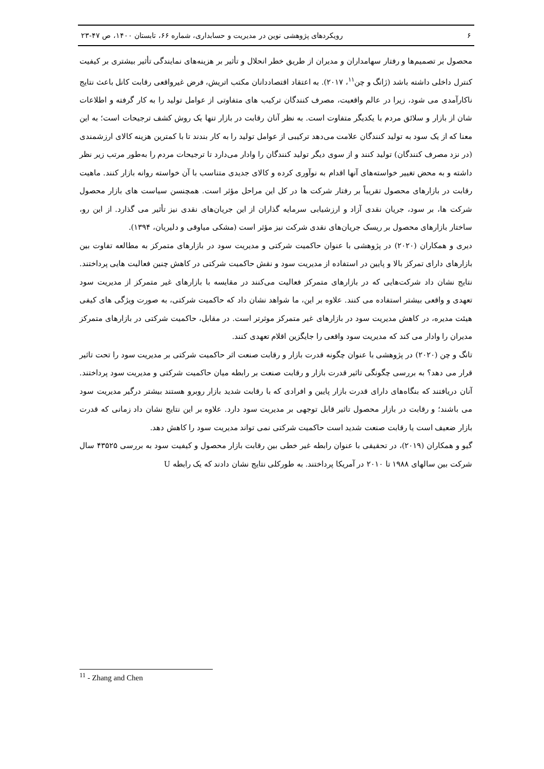۶ رویکردهای پژوهشی نوین در مدیریت و حسابداری، شماره ۶۶، تابستان ۱۴۰۰، ص ۴۷-۲۳
محصول بر تصمیم‌ها و رفتار سهامداران و مدیران از طریق خطر انحلال و تأثیر بر هزینه‌های نمایندگی تأثیر بیشتری بر کیفیت کنترل داخلی داشته باشد (ژانگ و چن<sup>۱۱</sup>، ۲۰۱۷). به اعتقاد اقتصاددانان مکتب اتریش، فرض غیرواقعی رقابت کانل باعث نتایج ناکارآمدی می شود، زیرا در عالم واقعیت، مصرف کنندگان ترکیب های متفاوتی از عوامل تولید را به کار گرفته و اطلاعات شان از بازار و سلائق مردم با یکدیگر متفاوت است. به نظر آنان رقابت در بازار تنها یک روش کشف ترجیحات است؛ به این معنا که از یک سود به تولید کنندگان علامت می‌دهد ترکیبی از عوامل تولید را به کار بندند تا با کمترین هزینه کالای ارزشمندی (در نزد مصرف کنندگان) تولید کنند و از سوی دیگر تولید کنندگان را وادار می‌دارد تا ترجیحات مردم را به‌طور مرتب زیر نظر داشته و به محض تغییر خواسته‌های آنها اقدام به نوآوری کرده و کالای جدیدی متناسب با آن خواسته روانه بازار کنند. ماهیت رقابت در بازارهای محصول تقریباً بر رفتار شرکت ها در کل این مراحل مؤثر است. همچنسن سیاست های بازار محصول شرکت ها، بر سود، جریان نقدی آزاد و ارزشیابی سرمایه گذاران از این جریان‌های نقدی نیز تأثیر می گذارد. از این رو، ساختار بازارهای محصول بر ریسک جریان‌های نقدی شرکت نیز مؤثر است (مشکی میاوقی و دلیریان، ۱۳۹۴).
دیری و همکاران (۲۰۲۰) در پژوهشی با عنوان حاکمیت شرکتی و مدیریت سود در بازارهای متمرکز به مطالعه تفاوت بین بازارهای دارای تمرکز بالا و پایین در استفاده از مدیریت سود و نقش حاکمیت شرکتی در کاهش چنین فعالیت هایی پرداختند. نتایج نشان داد شرکت‌هایی که در بازارهای متمرکز فعالیت می‌کنند در مقایسه با بازارهای غیر متمرکز از مدیریت سود تعهدی و واقعی بیشتر استفاده می کنند. علاوه بر این، ما شواهد نشان داد که حاکمیت شرکتی، به صورت ویژگی های کیفی هیئت مدیره، در کاهش مدیریت سود در بازارهای غیر متمرکز موثرتر است. در مقابل، حاکمیت شرکتی در بازارهای متمرکز مدیران را وادار می کند که مدیریت سود واقعی را جایگزین اقلام تعهدی کنند.
تانگ و چن (۲۰۲۰) در پژوهشی با عنوان چگونه قدرت بازار و رقابت صنعت اثر حاکمیت شرکتی بر مدیریت سود را تحت تاثیر قرار می دهد؟ به بررسی چگونگی تاثیر قدرت بازار و رقابت صنعت بر رابطه میان حاکمیت شرکتی و مدیریت سود پرداختند. آنان دریافتند که بنگاه‌های دارای قدرت بازار پایین و افرادی که با رقابت شدید بازار روبرو هستند بیشتر درگیر مدیریت سود می باشند؛ و رقابت در بازار محصول تاثیر قابل توجهی بر مدیریت سود دارد. علاوه بر این نتایج نشان داد زمانی که قدرت بازار ضعیف است یا رقابت صنعت شدید است حاکمیت شرکتی نمی تواند مدیریت سود را کاهش دهد.
گیو و همکاران (۲۰۱۹)، در تحقیقی با عنوان رابطه غیر خطی بین رقابت بازار محصول و کیفیت سود به بررسی ۴۳۵۲۵ سال شرکت بین سالهای ۱۹۸۸ تا ۲۰۱۰ در آمریکا پرداختند. به طورکلی نتایج نشان دادند که یک رابطه U
<sup>11</sup> - Zhang and Chen